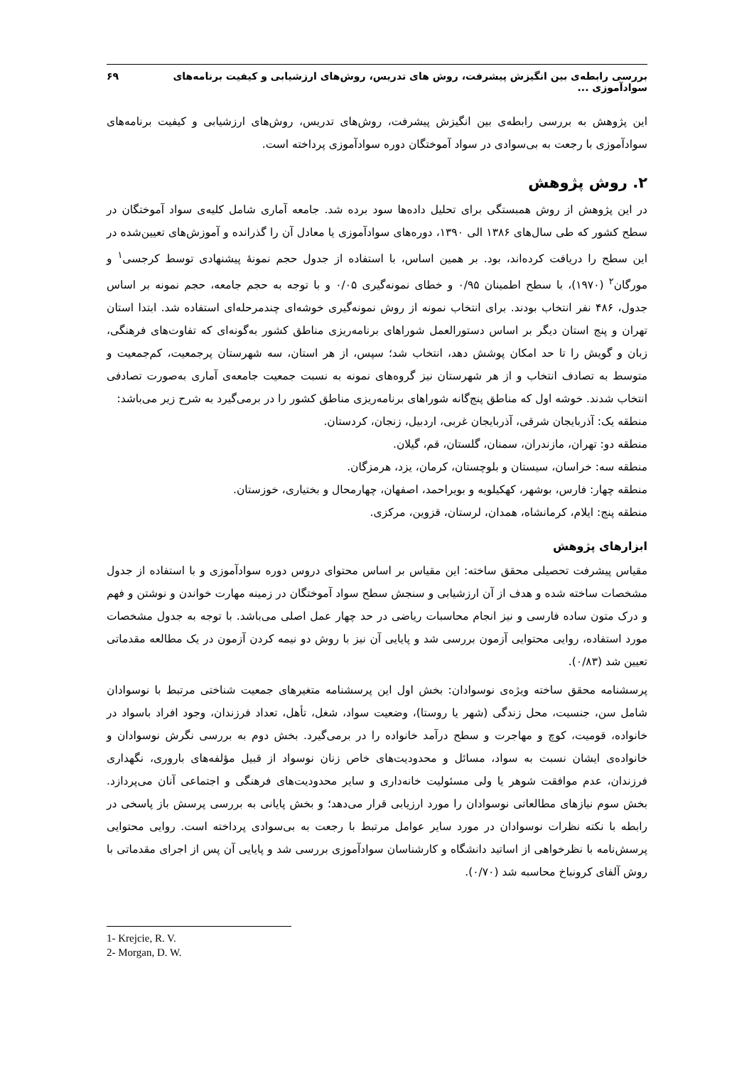بررسی رابطه‌ی بین انگیزش پیشرفت، روش های تدریس، روش‌های ارزشیابی و کیفیت برنامه‌های سوادآموزی ... ۶۹
این پژوهش به بررسی رابطه‌ی بین انگیزش پیشرفت، روش‌های تدریس، روش‌های ارزشیابی و کیفیت برنامه‌های سوادآموزی با رجعت به بی‌سوادی در سواد آموختگان دوره سوادآموزی پرداخته است.
۲. روش پژوهش
در این پژوهش از روش همبستگی برای تحلیل داده‌ها سود برده شد. جامعه آماری شامل کلیه‌ی سواد آموختگان در سطح کشور که طی سال‌های ۱۳۸۶ الی ۱۳۹۰، دوره‌های سوادآموزی یا معادل آن را گذرانده و آموزش‌های تعیین‌شده در این سطح را دریافت کرده‌اند، بود. بر همین اساس، با استفاده از جدول حجم نمونهٔ پیشنهادی توسط کرجسی<sup>۱</sup> و مورگان<sup>۲</sup> (۱۹۷۰)، با سطح اطمینان ۰/۹۵ و خطای نمونه‌گیری ۰/۰۵ و با توجه به حجم جامعه، حجم نمونه بر اساس جدول، ۴۸۶ نفر انتخاب بودند. برای انتخاب نمونه از روش نمونه‌گیری خوشه‌ای چندمرحله‌ای استفاده شد. ابتدا استان تهران و پنج استان دیگر بر اساس دستورالعمل شوراهای برنامه‌ریزی مناطق کشور به‌گونه‌ای که تفاوت‌های فرهنگی، زبان و گویش را تا حد امکان پوشش دهد، انتخاب شد؛ سپس، از هر استان، سه شهرستان پرجمعیت، کم‌جمعیت و متوسط به تصادف انتخاب و از هر شهرستان نیز گروه‌های نمونه به نسبت جمعیت جامعه‌ی آماری به‌صورت تصادفی انتخاب شدند. خوشه اول که مناطق پنج‌گانه شوراهای برنامه‌ریزی مناطق کشور را در برمی‌گیرد به شرح زیر می‌باشد:
منطقه یک: آذربایجان شرقی، آذربایجان غربی، اردبیل، زنجان، کردستان.
منطقه دو: تهران، مازندران، سمنان، گلستان، قم، گیلان.
منطقه سه: خراسان، سیستان و بلوچستان، کرمان، یزد، هرمزگان.
منطقه چهار: فارس، بوشهر، کهکیلویه و بویراحمد، اصفهان، چهارمحال و بختیاری، خوزستان.
منطقه پنج: ایلام، کرمانشاه، همدان، لرستان، قزوین، مرکزی.
ابزارهای پژوهش
مقیاس پیشرفت تحصیلی محقق ساخته: این مقیاس بر اساس محتوای دروس دوره سوادآموزی و با استفاده از جدول مشخصات ساخته شده و هدف از آن ارزشیابی و سنجش سطح سواد آموختگان در زمینه مهارت خواندن و نوشتن و فهم و درک متون ساده فارسی و نیز انجام محاسبات ریاضی در حد چهار عمل اصلی می‌باشد. با توجه به جدول مشخصات مورد استفاده، روایی محتوایی آزمون بررسی شد و پایایی آن نیز با روش دو نیمه کردن آزمون در یک مطالعه مقدماتی تعیین شد (۰/۸۳).
پرسشنامه محقق ساخته ویژه‌ی نوسوادان: بخش اول این پرسشنامه متغیرهای جمعیت شناختی مرتبط با نوسوادان شامل سن، جنسیت، محل زندگی (شهر یا روستا)، وضعیت سواد، شغل، تأهل، تعداد فرزندان، وجود افراد باسواد در خانواده، قومیت، کوچ و مهاجرت و سطح درآمد خانواده را در برمی‌گیرد. بخش دوم به بررسی نگرش نوسوادان و خانواده‌ی ایشان نسبت به سواد، مسائل و محدودیت‌های خاص زنان نوسواد از قبیل مؤلفه‌های باروری، نگهداری فرزندان، عدم موافقت شوهر یا ولی مسئولیت خانه‌داری و سایر محدودیت‌های فرهنگی و اجتماعی آنان می‌پردازد. بخش سوم نیازهای مطالعاتی نوسوادان را مورد ارزیابی قرار می‌دهد؛ و بخش پایانی به بررسی پرسش باز پاسخی در رابطه با نکته نظرات نوسوادان در مورد سایر عوامل مرتبط با رجعت به بی‌سوادی پرداخته است. روایی محتوایی پرسش‌نامه با نظرخواهی از اساتید دانشگاه و کارشناسان سوادآموزی بررسی شد و پایایی آن پس از اجرای مقدماتی با روش آلفای کرونباخ محاسبه شد (۰/۷۰).
1- Krejcie, R. V.
2- Morgan, D. W.